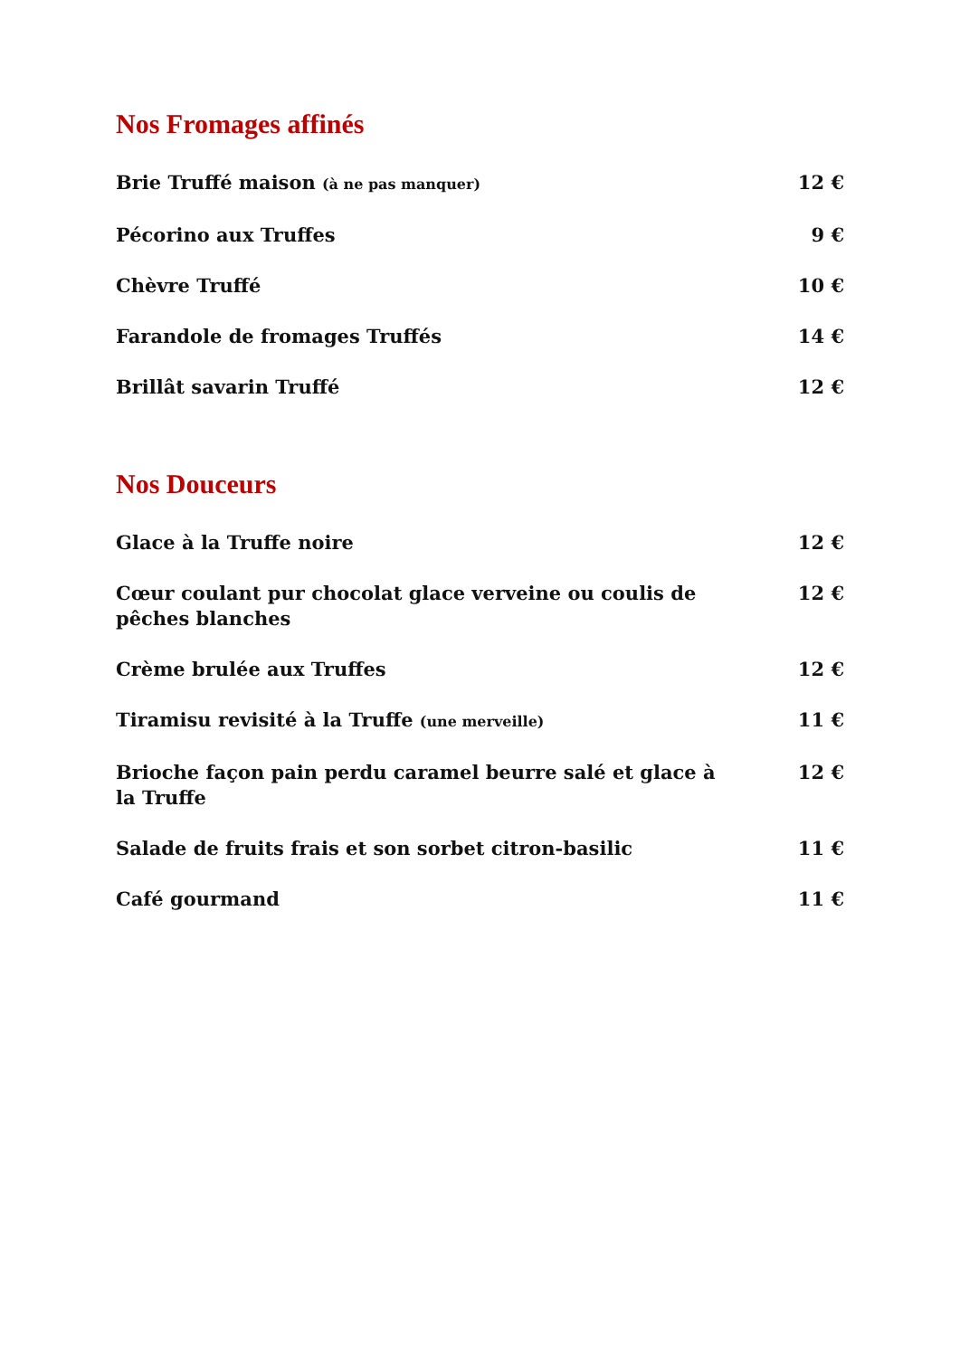Nos Fromages affinés
| Brie Truffé maison (à ne pas manquer) | 12 € |
| Pécorino aux Truffes | 9 € |
| Chèvre Truffé | 10 € |
| Farandole de fromages Truffés | 14 € |
| Brillât savarin Truffé | 12 € |
Nos Douceurs
| Glace à la Truffe noire | 12 € |
| Cœur coulant pur chocolat glace verveine ou coulis de pêches blanches | 12 € |
| Crème brulée aux Truffes | 12 € |
| Tiramisu revisité à la Truffe (une merveille) | 11 € |
| Brioche façon pain perdu caramel beurre salé et glace à la Truffe | 12 € |
| Salade de fruits frais et son sorbet citron-basilic | 11 € |
| Café gourmand | 11 € |